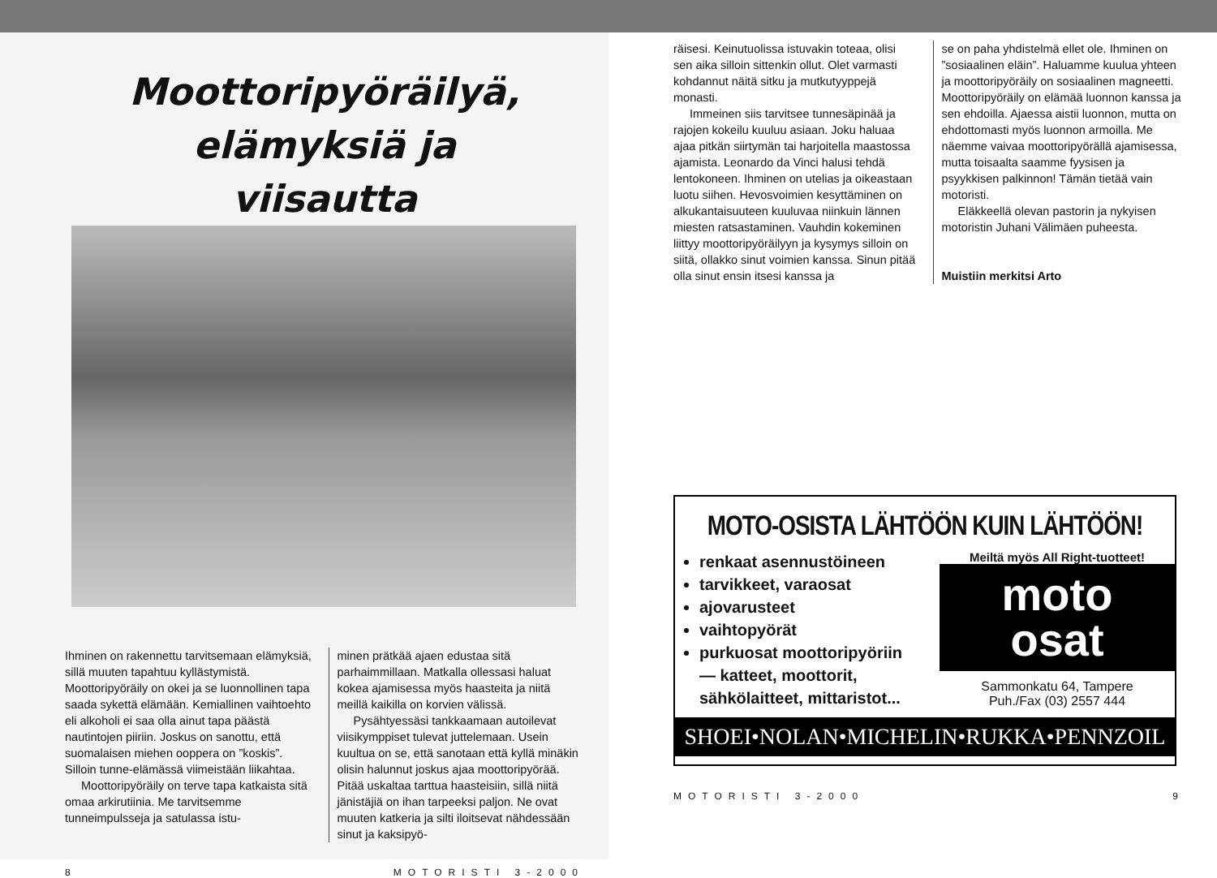Moottoripyöräilyä,
elämyksiä ja
viisautta
Ihminen on rakennettu tarvitsemaan elämyksiä, sillä muuten tapahtuu kyllästymistä. Moottoripyöräily on okei ja se luonnollinen tapa saada sykettä elämään. Kemiallinen vaihtoehto eli alkoholi ei saa olla ainut tapa päästä nautintojen piiriin. Joskus on sanottu, että suomalaisen miehen ooppera on ”koskis”. Silloin tunne-elämässä viimeistään liikahtaa.
Moottoripyöräily on terve tapa katkaista sitä omaa arkirutiinia. Me tarvitsemme tunneimpulsseja ja satulassa istu-
minen prätkää ajaen edustaa sitä parhaimmillaan. Matkalla ollessasi haluat kokea ajamisessa myös haasteita ja niitä meillä kaikilla on korvien välissä.
Pysähtyessäsi tankkaamaan autoilevat viisikymppiset tulevat juttelemaan. Usein kuultua on se, että sanotaan että kyllä minäkin olisin halunnut joskus ajaa moottoripyörää. Pitää uskaltaa tarttua haasteisiin, sillä niitä jänistäjiä on ihan tarpeeksi paljon. Ne ovat muuten katkeria ja silti iloitsevat nähdessään sinut ja kaksipyö-
8 MOTORISTI 3-2000
räisesi. Keinutuolissa istuvakin toteaa, olisi sen aika silloin sittenkin ollut. Olet varmasti kohdannut näitä sitku ja mutkutyyppejä monasti.
Immeinen siis tarvitsee tunnesäpinää ja rajojen kokeilu kuuluu asiaan. Joku haluaa ajaa pitkän siirtymän tai harjoitella maastossa ajamista. Leonardo da Vinci halusi tehdä lentokoneen. Ihminen on utelias ja oikeastaan luotu siihen. Hevosvoimien kesyttäminen on alkukantaisuuteen kuuluvaa niinkuin lännen miesten ratsastaminen. Vauhdin kokeminen liittyy moottoripyöräilyyn ja kysymys silloin on siitä, ollakko sinut voimien kanssa. Sinun pitää olla sinut ensin itsesi kanssa ja
se on paha yhdistelmä ellet ole. Ihminen on ”sosiaalinen eläin”. Haluamme kuulua yhteen ja moottoripyöräily on sosiaalinen magneetti. Moottoripyöräily on elämää luonnon kanssa ja sen ehdoilla. Ajaessa aistii luonnon, mutta on ehdottomasti myös luonnon armoilla. Me näemme vaivaa moottoripyörällä ajamisessa, mutta toisaalta saamme fyysisen ja psyykkisen palkinnon! Tämän tietää vain motoristi.
Eläkkeellä olevan pastorin ja nykyisen motoristin Juhani Välimäen puheesta.
Muistiin merkitsi Arto
MOTO-OSISTA LÄHTÖÖN KUIN LÄHTÖÖN!
renkaat asennustöineen
tarvikkeet, varaosat
ajovarusteet
vaihtopyörät
purkuosat moottoripyöriin
— katteet, moottorit,
sähkölaitteet, mittaristot...
Meiltä myös All Right-tuotteet!
moto
osat
Sammonkatu 64, Tampere
Puh./Fax (03) 2557 444
SHOEI•NOLAN•MICHELIN•RUKKA•PENNZOIL
MOTORISTI 3-2000 9